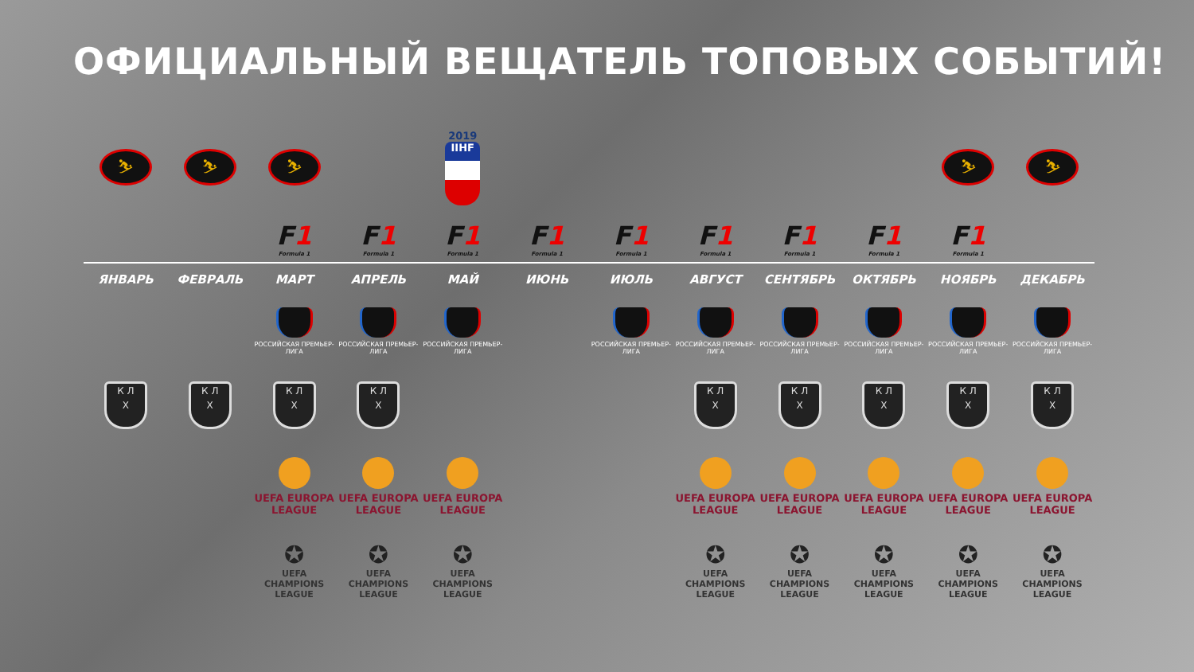ОФИЦИАЛЬНЫЙ ВЕЩАТЕЛЬ ТОПОВЫХ СОБЫТИЙ!
| ⛷ | ⛷ | ⛷ | | 2019 IIHF | | | | | | ⛷ | ⛷ |
| | | F 1 Formula 1 | F 1 Formula 1 | F 1 Formula 1 | F 1 Formula 1 | F 1 Formula 1 | F 1 Formula 1 | F 1 Formula 1 | F 1 Formula 1 | F 1 Formula 1 | |
| ЯНВАРЬ | ФЕВРАЛЬ | МАРТ | АПРЕЛЬ | МАЙ | ИЮНЬ | ИЮЛЬ | АВГУСТ | СЕНТЯБРЬ | ОКТЯБРЬ | НОЯБРЬ | ДЕКАБРЬ |
| | | РОССИЙСКАЯ ПРЕМЬЕР-ЛИГА | РОССИЙСКАЯ ПРЕМЬЕР-ЛИГА | РОССИЙСКАЯ ПРЕМЬЕР-ЛИГА | | РОССИЙСКАЯ ПРЕМЬЕР-ЛИГА | РОССИЙСКАЯ ПРЕМЬЕР-ЛИГА | РОССИЙСКАЯ ПРЕМЬЕР-ЛИГА | РОССИЙСКАЯ ПРЕМЬЕР-ЛИГА | РОССИЙСКАЯ ПРЕМЬЕР-ЛИГА | РОССИЙСКАЯ ПРЕМЬЕР-ЛИГА |
| К Л Х | К Л Х | К Л Х | К Л Х | | | | К Л Х | К Л Х | К Л Х | К Л Х | К Л Х |
| | | UEFA EUROPA LEAGUE | UEFA EUROPA LEAGUE | UEFA EUROPA LEAGUE | | | UEFA EUROPA LEAGUE | UEFA EUROPA LEAGUE | UEFA EUROPA LEAGUE | UEFA EUROPA LEAGUE | UEFA EUROPA LEAGUE |
| | | ✪ UEFA CHAMPIONS LEAGUE | ✪ UEFA CHAMPIONS LEAGUE | ✪ UEFA CHAMPIONS LEAGUE | | | ✪ UEFA CHAMPIONS LEAGUE | ✪ UEFA CHAMPIONS LEAGUE | ✪ UEFA CHAMPIONS LEAGUE | ✪ UEFA CHAMPIONS LEAGUE | ✪ UEFA CHAMPIONS LEAGUE |